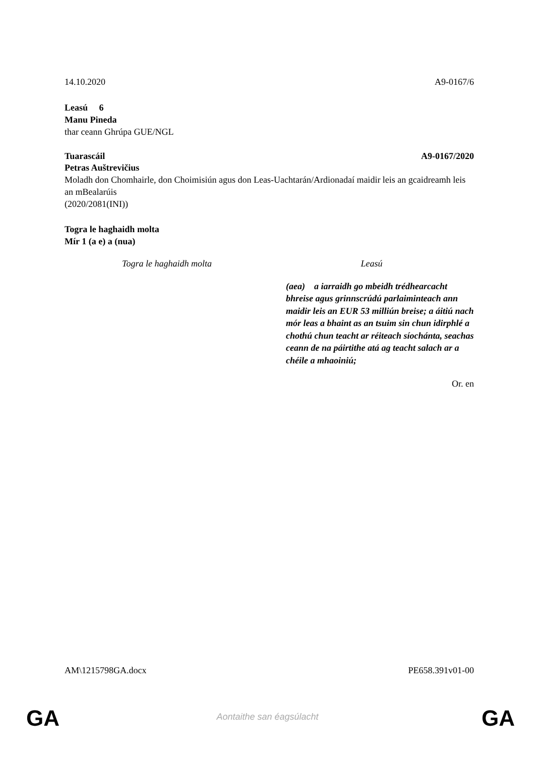14.10.2020 A9-0167/6
Leasú 6
Manu Pineda
thar ceann Ghrúpa GUE/NGL
Tuarascáil A9-0167/2020
Petras Auštrevičius
Moladh don Chomhairle, don Choimisiún agus don Leas-Uachtarán/Ardionadaí maidir leis an gcaidreamh leis an mBealarúis
(2020/2081(INI))
Togra le haghaidh molta
Mír 1 (a e) a (nua)
| Togra le haghaidh molta | Leasú |
| --- | --- |
| | (aea) a iarraidh go mbeidh trédhearcacht bhreise agus grinnscrúdú parlaiminteach ann maidir leis an EUR 53 milliún breise; a áitiú nach mór leas a bhaint as an tsuim sin chun idirphlé a chothú chun teacht ar réiteach síochánta, seachas ceann de na páirtithe atá ag teacht salach ar a chéile a mhaoiniú; |
Or. en
AM\1215798GA.docx PE658.391v01-00
GA
Aontaithe san éagsúlacht GA